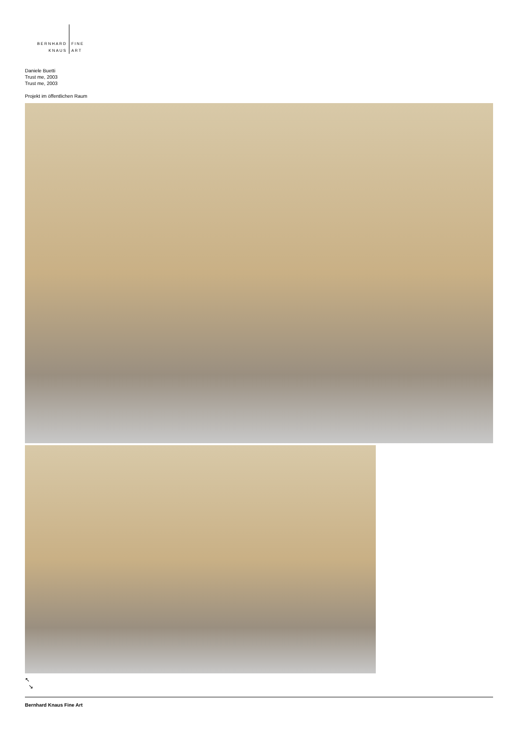BERNHARD
KNAUS
FINE
ART
Daniele Buetti
Trust me, 2003
Trust me, 2003
Projekt im öffentlichen Raum
↖
↘
Bernhard Knaus Fine Art